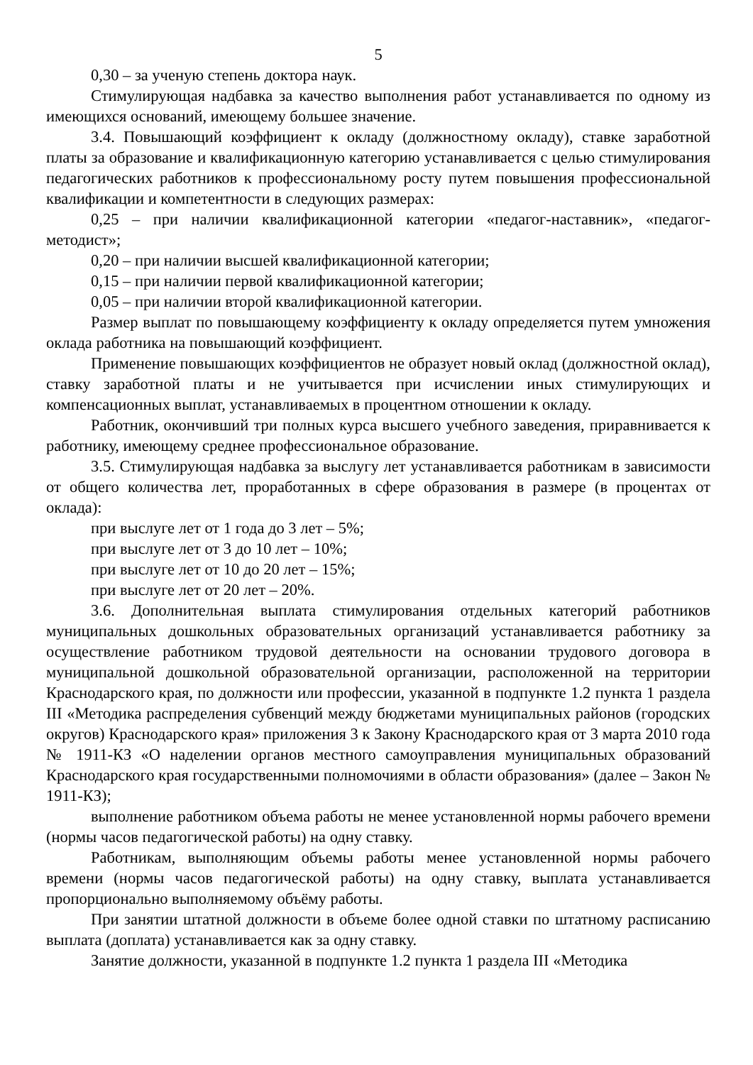5
0,30 – за ученую степень доктора наук.
Стимулирующая надбавка за качество выполнения работ устанавливается по одному из имеющихся оснований, имеющему большее значение.
3.4. Повышающий коэффициент к окладу (должностному окладу), ставке заработной платы за образование и квалификационную категорию устанавливается с целью стимулирования педагогических работников к профессиональному росту путем повышения профессиональной квалификации и компетентности в следующих размерах:
0,25 – при наличии квалификационной категории «педагог-наставник», «педагог-методист»;
0,20 – при наличии высшей квалификационной категории;
0,15 – при наличии первой квалификационной категории;
0,05 – при наличии второй квалификационной категории.
Размер выплат по повышающему коэффициенту к окладу определяется путем умножения оклада работника на повышающий коэффициент.
Применение повышающих коэффициентов не образует новый оклад (должностной оклад), ставку заработной платы и не учитывается при исчислении иных стимулирующих и компенсационных выплат, устанавливаемых в процентном отношении к окладу.
Работник, окончивший три полных курса высшего учебного заведения, приравнивается к работнику, имеющему среднее профессиональное образование.
3.5. Стимулирующая надбавка за выслугу лет устанавливается работникам в зависимости от общего количества лет, проработанных в сфере образования в размере (в процентах от оклада):
при выслуге лет от 1 года до 3 лет – 5%;
при выслуге лет от 3 до 10 лет – 10%;
при выслуге лет от 10 до 20 лет – 15%;
при выслуге лет от 20 лет – 20%.
3.6. Дополнительная выплата стимулирования отдельных категорий работников муниципальных дошкольных образовательных организаций устанавливается работнику за осуществление работником трудовой деятельности на основании трудового договора в муниципальной дошкольной образовательной организации, расположенной на территории Краснодарского края, по должности или профессии, указанной в подпункте 1.2 пункта 1 раздела III «Методика распределения субвенций между бюджетами муниципальных районов (городских округов) Краснодарского края» приложения 3 к Закону Краснодарского края от 3 марта 2010 года № 1911-КЗ «О наделении органов местного самоуправления муниципальных образований Краснодарского края государственными полномочиями в области образования» (далее – Закон № 1911-КЗ);
выполнение работником объема работы не менее установленной нормы рабочего времени (нормы часов педагогической работы) на одну ставку.
Работникам, выполняющим объемы работы менее установленной нормы рабочего времени (нормы часов педагогической работы) на одну ставку, выплата устанавливается пропорционально выполняемому объёму работы.
При занятии штатной должности в объеме более одной ставки по штатному расписанию выплата (доплата) устанавливается как за одну ставку.
Занятие должности, указанной в подпункте 1.2 пункта 1 раздела III «Методика